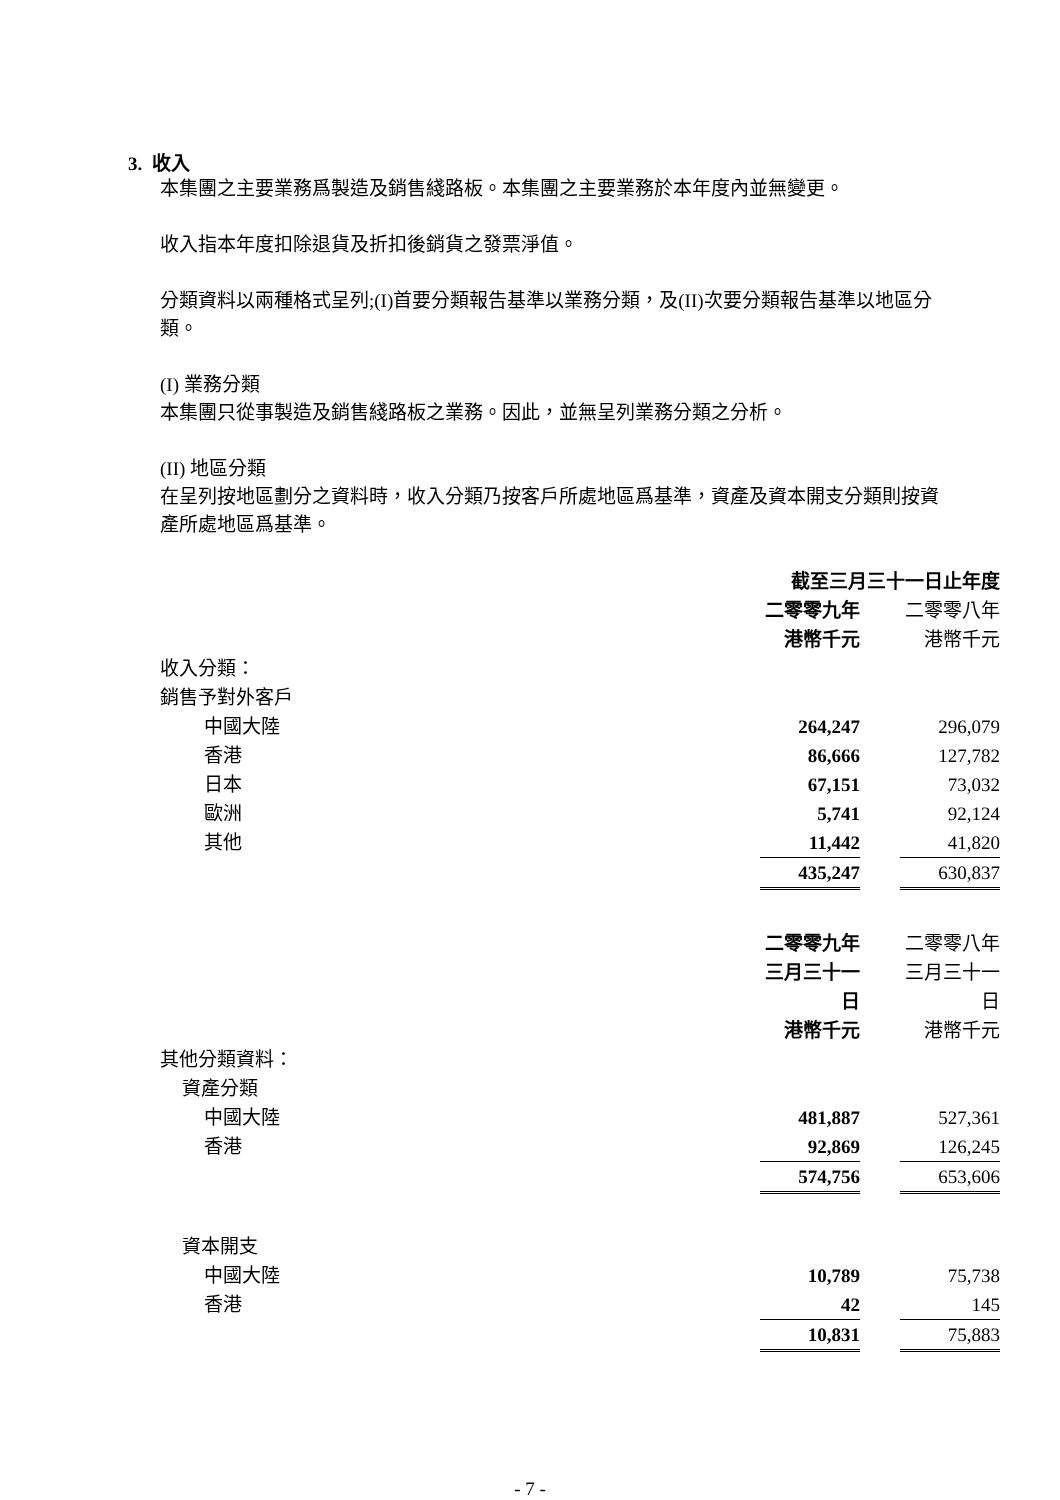3. 收入
本集團之主要業務爲製造及銷售綫路板。本集團之主要業務於本年度內並無變更。
收入指本年度扣除退貨及折扣後銷貨之發票淨值。
分類資料以兩種格式呈列;(I)首要分類報告基準以業務分類，及(II)次要分類報告基準以地區分類。
(I) 業務分類
本集團只從事製造及銷售綫路板之業務。因此，並無呈列業務分類之分析。
(II) 地區分類
在呈列按地區劃分之資料時，收入分類乃按客戶所處地區爲基準，資產及資本開支分類則按資產所處地區爲基準。
| | 截至三月三十一日止年度 | | | |
| | 二零零九年 | | 二零零八年 | |
| | 港幣千元 | | 港幣千元 | |
| 收入分類： | | | | |
| 銷售予對外客戶 | | | | |
| 中國大陸 | 264,247 | | 296,079 | |
| 香港 | 86,666 | | 127,782 | |
| 日本 | 67,151 | | 73,032 | |
| 歐洲 | 5,741 | | 92,124 | |
| 其他 | 11,442 | | 41,820 | |
| | 435,247 | | 630,837 | |
| | 二零零九年 | | 二零零八年 | |
| | 三月三十一日 | | 三月三十一日 | |
| | 港幣千元 | | 港幣千元 | |
| 其他分類資料： | | | | |
| 資產分類 | | | | |
| 中國大陸 | 481,887 | | 527,361 | |
| 香港 | 92,869 | | 126,245 | |
| | 574,756 | | 653,606 | |
| 資本開支 | | | | |
| 中國大陸 | 10,789 | | 75,738 | |
| 香港 | 42 | | 145 | |
| | 10,831 | | 75,883 | |
- 7 -